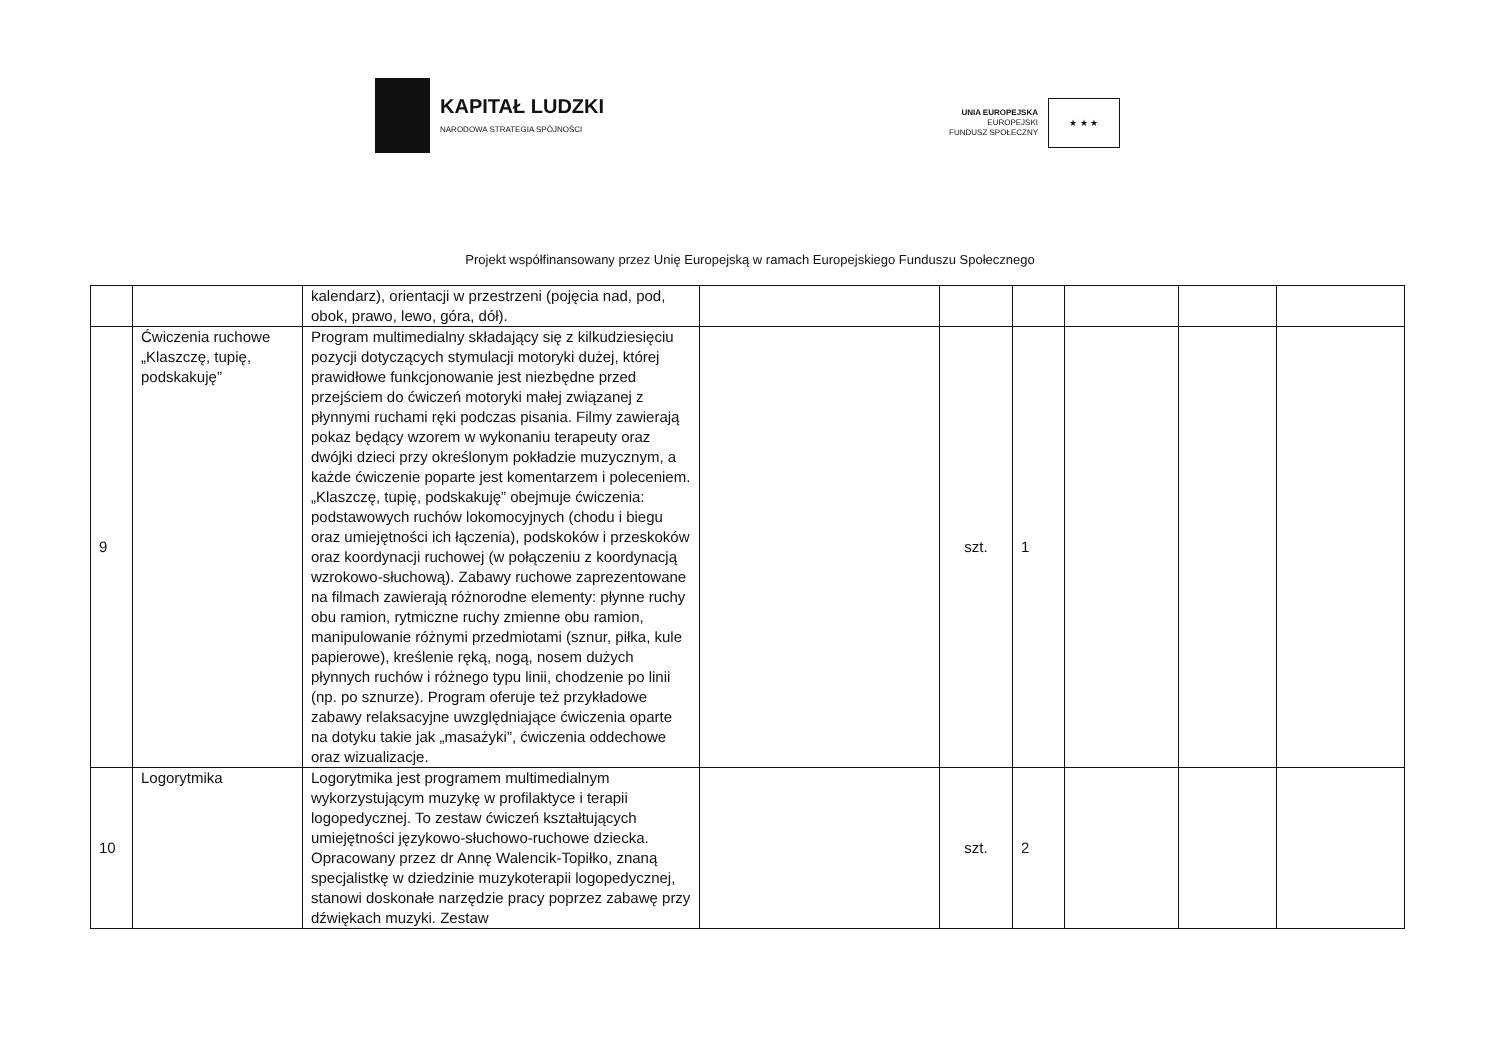KAPITAŁ LUDZKI
NARODOWA STRATEGIA SPÓJNOŚCI
UNIA EUROPEJSKA
EUROPEJSKI
FUNDUSZ SPOŁECZNY
★ ★ ★
Projekt współfinansowany przez Unię Europejską w ramach Europejskiego Funduszu Społecznego
| | | kalendarz), orientacji w przestrzeni (pojęcia nad, pod, obok, prawo, lewo, góra, dół). | | | | | | |
| 9 | Ćwiczenia ruchowe „Klaszczę, tupię, podskakuję” | Program multimedialny składający się z kilkudziesięciu pozycji dotyczących stymulacji motoryki dużej, której prawidłowe funkcjonowanie jest niezbędne przed przejściem do ćwiczeń motoryki małej związanej z płynnymi ruchami ręki podczas pisania. Filmy zawierają pokaz będący wzorem w wykonaniu terapeuty oraz dwójki dzieci przy określonym pokładzie muzycznym, a każde ćwiczenie poparte jest komentarzem i poleceniem. „Klaszczę, tupię, podskakuję” obejmuje ćwiczenia: podstawowych ruchów lokomocyjnych (chodu i biegu oraz umiejętności ich łączenia), podskoków i przeskoków oraz koordynacji ruchowej (w połączeniu z koordynacją wzrokowo-słuchową). Zabawy ruchowe zaprezentowane na filmach zawierają różnorodne elementy: płynne ruchy obu ramion, rytmiczne ruchy zmienne obu ramion, manipulowanie różnymi przedmiotami (sznur, piłka, kule papierowe), kreślenie ręką, nogą, nosem dużych płynnych ruchów i różnego typu linii, chodzenie po linii (np. po sznurze). Program oferuje też przykładowe zabawy relaksacyjne uwzględniające ćwiczenia oparte na dotyku takie jak „masażyki”, ćwiczenia oddechowe oraz wizualizacje. | | szt. | 1 | | | |
| 10 | Logorytmika | Logorytmika jest programem multimedialnym wykorzystującym muzykę w profilaktyce i terapii logopedycznej. To zestaw ćwiczeń kształtujących umiejętności językowo-słuchowo-ruchowe dziecka. Opracowany przez dr Annę Walencik-Topiłko, znaną specjalistkę w dziedzinie muzykoterapii logopedycznej, stanowi doskonałe narzędzie pracy poprzez zabawę przy dźwiękach muzyki. Zestaw | | szt. | 2 | | | |